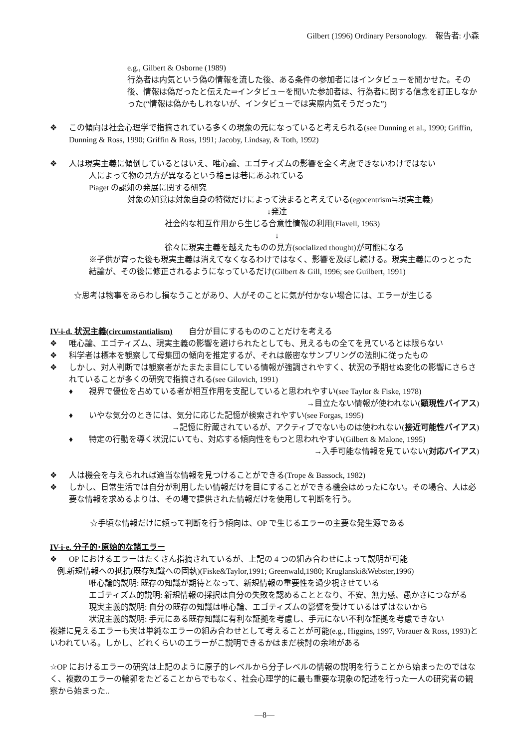Gilbert (1996) Ordinary Personology.　報告者: 小森
e.g., Gilbert & Osborne (1989)
行為者は内気という偽の情報を流した後、ある条件の参加者にはインタビューを聞かせた。その後、情報は偽だったと伝えた⇒インタビューを聞いた参加者は、行為者に関する信念を訂正しなかった(“情報は偽かもしれないが、インタビューでは実際内気そうだった”)
❖ この傾向は社会心理学で指摘されている多くの現象の元になっていると考えられる(see Dunning et al., 1990; Griffin, Dunning & Ross, 1990; Griffin & Ross, 1991; Jacoby, Lindsay, & Toth, 1992)
❖ 人は現実主義に傾倒しているとはいえ、唯心論、エゴティズムの影響を全く考慮できないわけではない
人によって物の見方が異なるという格言は巷にあふれている
Piaget の認知の発展に関する研究
対象の知覚は対象自身の特徴だけによって決まると考えている(egocentrism≒現実主義)
↓発達
社会的な相互作用から生じる合意性情報の利用(Flavell, 1963)
↓
徐々に現実主義を越えたものの見方(socialized thought)が可能になる
※子供が育った後も現実主義は消えてなくなるわけではなく、影響を及ぼし続ける。現実主義にのっとった結論が、その後に修正されるようになっているだけ(Gilbert & Gill, 1996; see Guilbert, 1991)
☆思考は物事をあらわし損なうことがあり、人がそのことに気が付かない場合には、エラーが生じる
IV-i-d. 状況主義(circumstantialism)　　自分が目にするもののことだけを考える
❖ 唯心論、エゴティズム、現実主義の影響を避けられたとしても、見えるもの全てを見ているとは限らない
❖ 科学者は標本を観察して母集団の傾向を推定するが、それは厳密なサンプリングの法則に従ったもの
❖ しかし、対人判断では観察者がたまたま目にしている情報が強調されやすく、状況の予期せぬ変化の影響にさらされていることが多くの研究で指摘される(see Gilovich, 1991)
♦ 視界で優位を占めている者が相互作用を支配していると思われやすい(see Taylor & Fiske, 1978)
→目立たない情報が使われない(顕現性バイアス)
♦ いやな気分のときには、気分に応じた記憶が検索されやすい(see Forgas, 1995)
→記憶に貯蔵されているが、アクティブでないものは使われない(接近可能性バイアス)
♦ 特定の行動を導く状況にいても、対応する傾向性をもつと思われやすい(Gilbert & Malone, 1995)
→入手可能な情報を見ていない(対応バイアス)
❖ 人は機会を与えられれば適当な情報を見つけることができる(Trope & Bassock, 1982)
❖ しかし、日常生活では自分が利用したい情報だけを目にすることができる機会はめったにない。その場合、人は必要な情報を求めるよりは、その場で提供された情報だけを使用して判断を行う。
☆手頃な情報だけに頼って判断を行う傾向は、OP で生じるエラーの主要な発生源である
IV-i-e. 分子的･原始的な諸エラー
❖ OP におけるエラーはたくさん指摘されているが、上記の 4 つの組み合わせによって説明が可能
例.新規情報への抵抗(既存知識への固執)(Fiske&Taylor,1991; Greenwald,1980; Kruglanski&Webster,1996)
唯心論的説明: 既存の知識が期待となって、新規情報の重要性を過少視させている
エゴティズム的説明: 新規情報の採択は自分の失敗を認めることとなり、不安、無力感、愚かさにつながる
現実主義的説明: 自分の既存の知識は唯心論、エゴティズムの影響を受けているはずはないから
状況主義的説明: 手元にある既存知識に有利な証拠を考慮し、手元にない不利な証拠を考慮できない
複雑に見えるエラーも実は単純なエラーの組み合わせとして考えることが可能(e.g., Higgins, 1997, Vorauer & Ross, 1993)といわれている。しかし、どれくらいのエラーがこ説明できるかはまだ検討の余地がある
☆OP におけるエラーの研究は上記のように原子的レベルから分子レベルの情報の説明を行うことから始まったのではなく、複数のエラーの輪郭をたどることからでもなく、社会心理学的に最も重要な現象の記述を行った一人の研究者の観察から始まった..
―8―